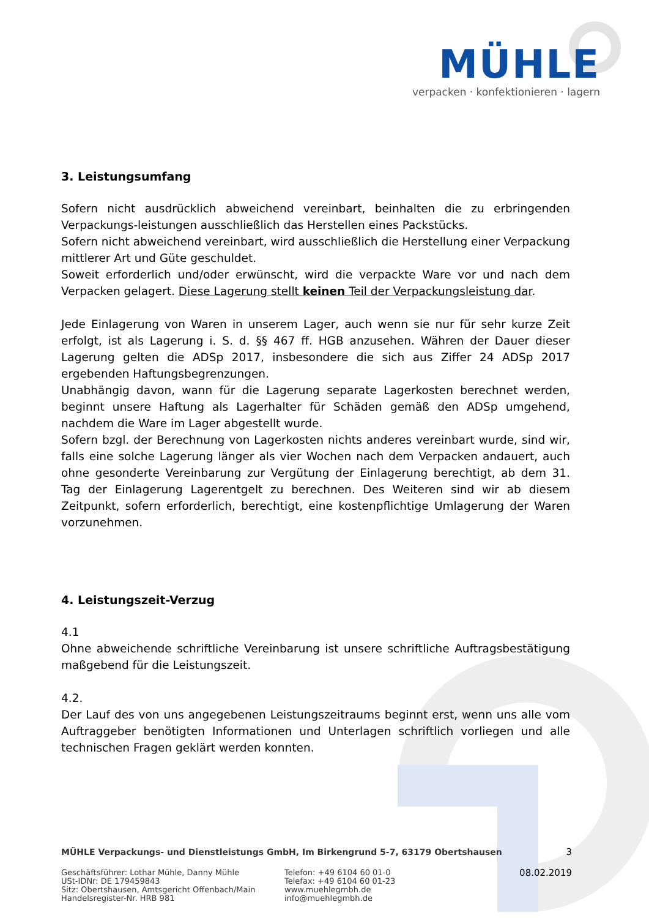MÜHLE
verpacken · konfektionieren · lagern
3. Leistungsumfang
Sofern nicht ausdrücklich abweichend vereinbart, beinhalten die zu erbringenden Verpackungs-leistungen ausschließlich das Herstellen eines Packstücks.
Sofern nicht abweichend vereinbart, wird ausschließlich die Herstellung einer Verpackung mittlerer Art und Güte geschuldet.
Soweit erforderlich und/oder erwünscht, wird die verpackte Ware vor und nach dem Verpacken gelagert. Diese Lagerung stellt keinen Teil der Verpackungsleistung dar.
Jede Einlagerung von Waren in unserem Lager, auch wenn sie nur für sehr kurze Zeit erfolgt, ist als Lagerung i. S. d. §§ 467 ff. HGB anzusehen. Währen der Dauer dieser Lagerung gelten die ADSp 2017, insbesondere die sich aus Ziffer 24 ADSp 2017 ergebenden Haftungsbegrenzungen.
Unabhängig davon, wann für die Lagerung separate Lagerkosten berechnet werden, beginnt unsere Haftung als Lagerhalter für Schäden gemäß den ADSp umgehend, nachdem die Ware im Lager abgestellt wurde.
Sofern bzgl. der Berechnung von Lagerkosten nichts anderes vereinbart wurde, sind wir, falls eine solche Lagerung länger als vier Wochen nach dem Verpacken andauert, auch ohne gesonderte Vereinbarung zur Vergütung der Einlagerung berechtigt, ab dem 31. Tag der Einlagerung Lagerentgelt zu berechnen. Des Weiteren sind wir ab diesem Zeitpunkt, sofern erforderlich, berechtigt, eine kostenpflichtige Umlagerung der Waren vorzunehmen.
4. Leistungszeit-Verzug
4.1
Ohne abweichende schriftliche Vereinbarung ist unsere schriftliche Auftragsbestätigung maßgebend für die Leistungszeit.
4.2.
Der Lauf des von uns angegebenen Leistungszeitraums beginnt erst, wenn uns alle vom Auftraggeber benötigten Informationen und Unterlagen schriftlich vorliegen und alle technischen Fragen geklärt werden konnten.
MÜHLE Verpackungs- und Dienstleistungs GmbH, Im Birkengrund 5-7, 63179 Obertshausen 3
Geschäftsführer: Lothar Mühle, Danny Mühle
USt-IDNr: DE 179459843
Sitz: Obertshausen, Amtsgericht Offenbach/Main
Handelsregister-Nr. HRB 981
Telefon: +49 6104 60 01-0
Telefax: +49 6104 60 01-23
www.muehlegmbh.de
info@muehlegmbh.de
08.02.2019